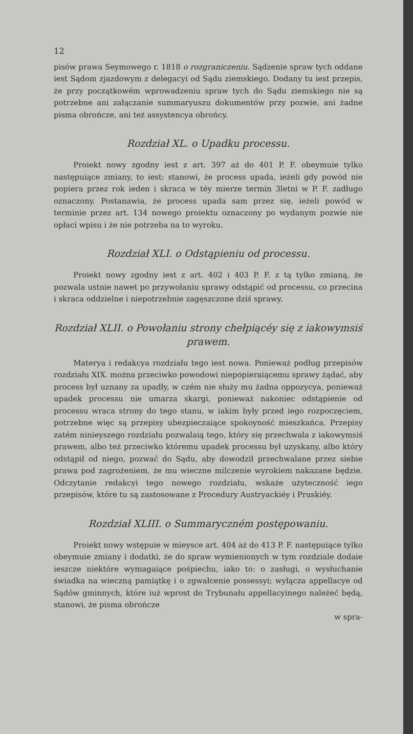12
pisów prawa Seymowego r. 1818 o rozgraniczeniu. Sądzenie spraw tych oddane iest Sądom zjazdowym z delegacyi od Sądu ziemskiego. Dodany tu iest przepis, że przy początkowém wprowadzeniu spraw tych do Sądu ziemskiego nie są potrzebne ani załączanie summaryuszu dokumentów przy pozwie, ani żadne pisma obrończe, ani też assystencya obrońcy.
Rozdział XL. o Upadku processu.
Proiekt nowy zgodny iest z art. 397 aż do 401 P. F. obeymuie tylko następuiące zmiany, to iest: stanowi, że process upada, ieżeli gdy powód nie popiera przez rok ieden i skraca w téy mierze termin 3letni w P. F. zadługo oznaczony. Postanawia, że process upada sam przez się, ieżeli powód w terminie przez art. 134 nowego proiektu oznaczony po wydanym pozwie nie opłaci wpisu i że nie potrzeba na to wyroku.
Rozdział XLI. o Odstąpieniu od processu.
Proiekt nowy zgodny iest z art. 402 i 403 P. F. z tą tylko zmianą, że pozwala ustnie nawet po przywołaniu sprawy odstąpić od processu, co przecina i skraca oddzielne i niepotrzebnie zagęszczone dziś sprawy.
Rozdział XLII. o Powołaniu strony chełpiącéy się z iakowymsiś prawem.
Materya i redakcya rozdziału tego iest nowa. Ponieważ podług przepisów rozdziału XIX. można przeciwko powodowi niepopieraiącemu sprawy żądać, aby process był uznany za upadły, w czém nie służy mu żadna oppozycya, ponieważ upadek processu nie umarza skargi, ponieważ nakoniec odstąpienie od processu wraca strony do tego stanu, w iakim były przed iego rozpoczęciem, potrzebne więc są przepisy ubezpieczaiące spokoyność mieszkańca. Przepisy zatém ninieyszego rozdziału pozwalaią tego, który się przechwala z iakowymsiś prawem, albo też przeciwko któremu upadek processu był uzyskany, albo który odstąpił od niego, pozwać do Sądu, aby dowodził przechwalane przez siebie prawa pod zagrożeniem, że mu wieczne milczenie wyrokiem nakazane będzie. Odczytanie redakcyi tego nowego rozdziału, wskaże użyteczność iego przepisów, które tu są zastosowane z Procedury Austryackiéy i Pruskiéy.
Rozdział XLIII. o Summaryczném postępowaniu.
Proiekt nowy wstępuie w mieysce art. 404 aż do 413 P. F. następuiące tylko obeymuie zmiany i dodatki, że do spraw wymienionych w tym rozdziale dodaie ieszcze niektóre wymagaiące pośpiechu, iako to: o zasługi, o wysłuchanie świadka na wieczną pamiątkę i o zgwałcenie possessyi; wyłącza appellacye od Sądów gminnych, które iuż wprost do Trybunału appellacyinego należeć będą, stanowi, że pisma obrończe
w spra-